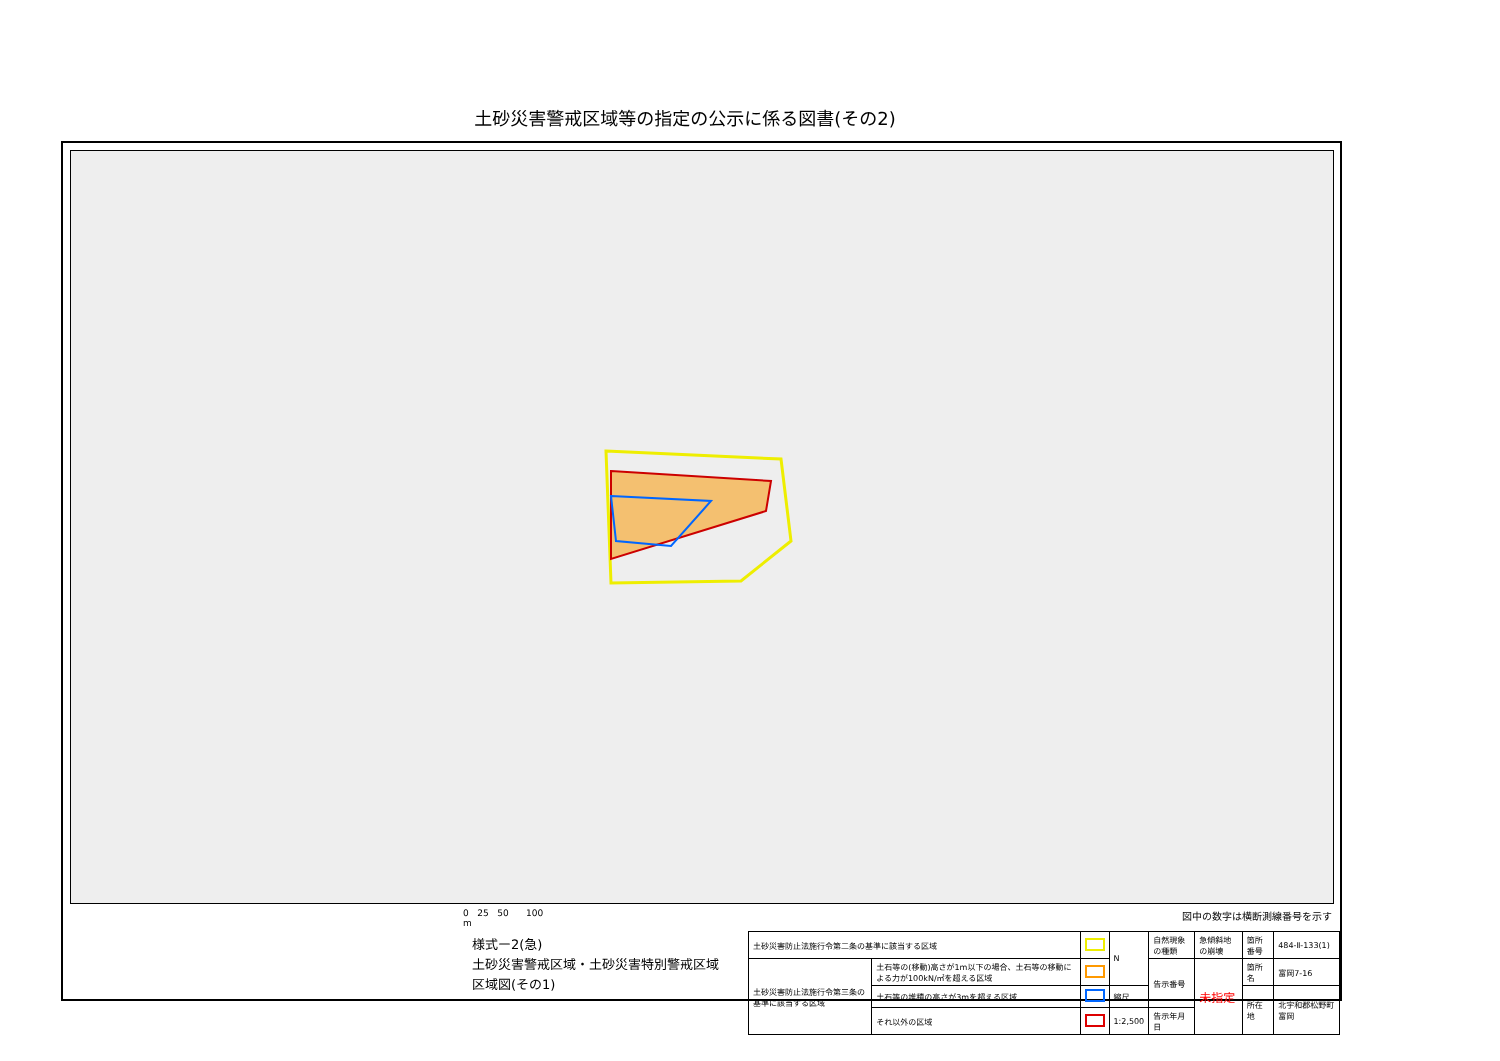土砂災害警戒区域等の指定の公示に係る図書(その2)
0 25 50 100
m
図中の数字は横断測線番号を示す
様式ー2(急)
土砂災害警戒区域・土砂災害特別警戒区域
区域図(その1)
| 土砂災害防止法施行令第二条の基準に該当する区域 | | | N | 自然現象の種類 | 急傾斜地の崩壊 | 箇所番号 | 484-Ⅱ-133(1) |
| 土砂災害防止法施行令第三条の基準に該当する区域 | 土石等の(移動)高さが1m以下の場合、土石等の移動による力が100kN/㎡を超える区域 | | | 告示番号 | 未指定 | 箇所名 | 富岡7-16 |
| | 土石等の堆積の高さが3mを超える区域 | | 縮尺 | | | 所在地 | 北宇和郡松野町富岡 |
| | それ以外の区域 | | 1:2,500 | 告示年月日 | | | |